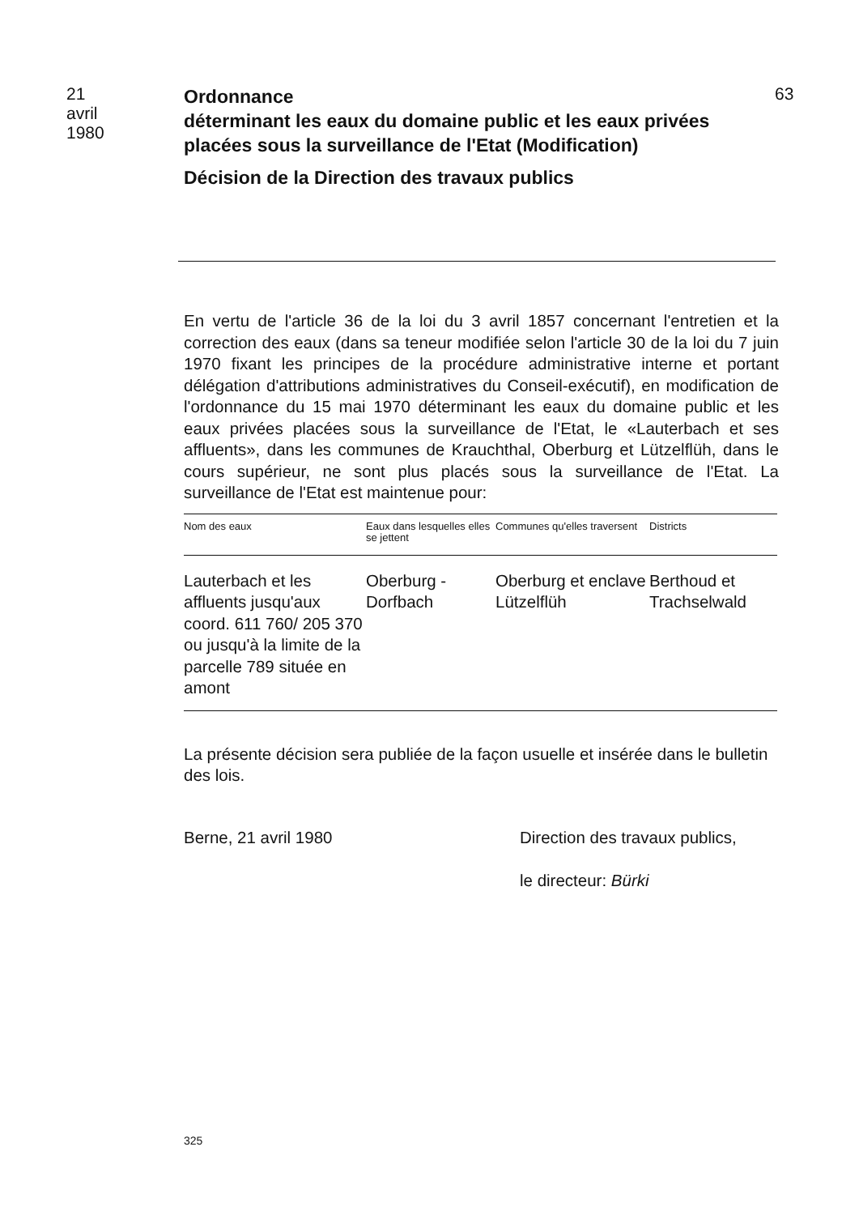21
avril
1980
Ordonnance
déterminant les eaux du domaine public et les eaux privées placées sous la surveillance de l'Etat (Modification)
Décision de la Direction des travaux publics
63
En vertu de l'article 36 de la loi du 3 avril 1857 concernant l'entretien et la correction des eaux (dans sa teneur modifiée selon l'article 30 de la loi du 7 juin 1970 fixant les principes de la procédure administrative interne et portant délégation d'attributions administratives du Conseil-exécutif), en modification de l'ordonnance du 15 mai 1970 déterminant les eaux du domaine public et les eaux privées placées sous la surveillance de l'Etat, le «Lauterbach et ses affluents», dans les communes de Krauchthal, Oberburg et Lützelflüh, dans le cours supérieur, ne sont plus placés sous la surveillance de l'Etat. La surveillance de l'Etat est maintenue pour:
| Nom des eaux | Eaux dans lesquelles elles se jettent | Communes qu'elles traversent | Districts |
| --- | --- | --- | --- |
| Lauterbach et les affluents jusqu'aux coord. 611 760/ 205 370 ou jusqu'à la limite de la parcelle 789 située en amont | Oberburg - Dorfbach | Oberburg et enclave Lützelflüh | Berthoud et Trachselwald |
La présente décision sera publiée de la façon usuelle et insérée dans le bulletin des lois.
Berne, 21 avril 1980 Direction des travaux publics,
le directeur: Bürki
325